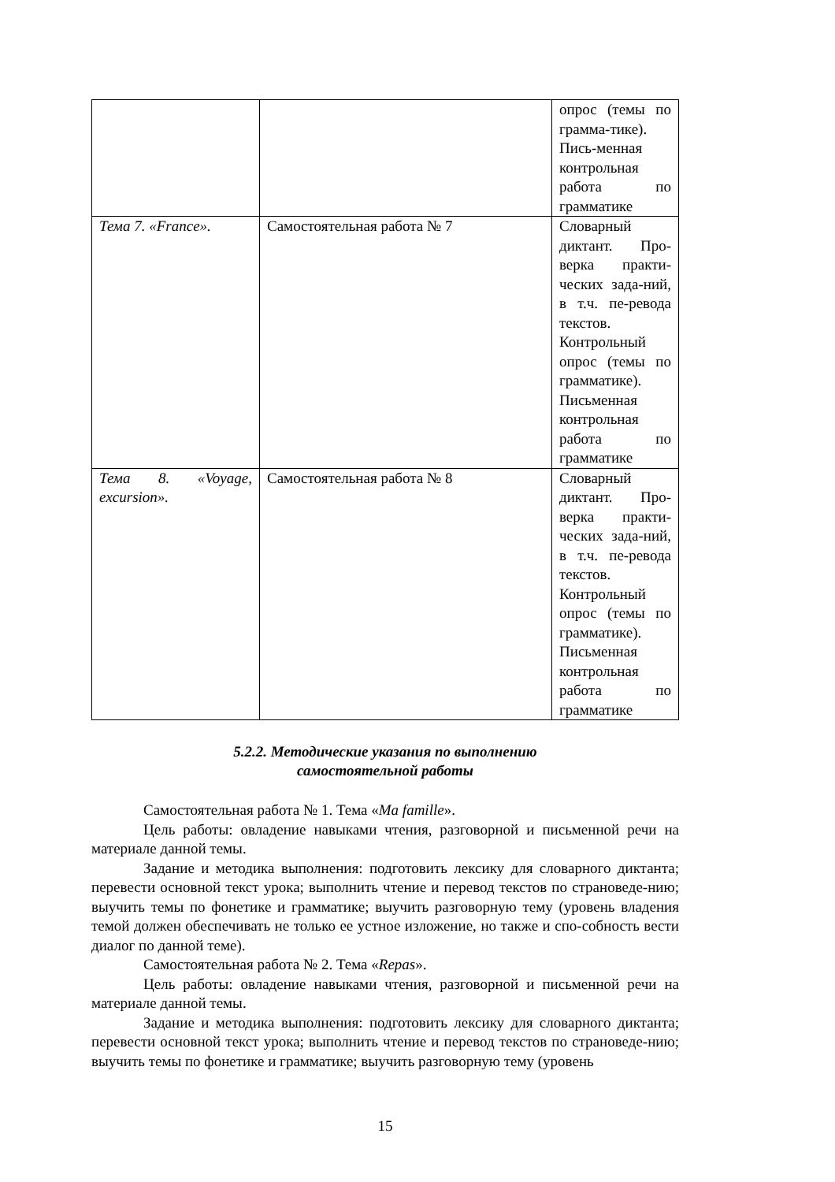| | | опрос (темы по грамма-тике). Пись-менная контрольная работа по грамматике |
| Тема 7. «France». | Самостоятельная работа № 7 | Словарный диктант. Про-верка практи-ческих зада-ний, в т.ч. пе-ревода текстов. Контрольный опрос (темы по грамматике). Письменная контрольная работа по грамматике |
| Тема 8. «Voyage, excursion». | Самостоятельная работа № 8 | Словарный диктант. Про-верка практи-ческих зада-ний, в т.ч. пе-ревода текстов. Контрольный опрос (темы по грамматике). Письменная контрольная работа по грамматике |
5.2.2. Методические указания по выполнению
самостоятельной работы
Самостоятельная работа № 1. Тема «Ma famille».
Цель работы: овладение навыками чтения, разговорной и письменной речи на материале данной темы.
Задание и методика выполнения: подготовить лексику для словарного диктанта; перевести основной текст урока; выполнить чтение и перевод текстов по страноведе-нию; выучить темы по фонетике и грамматике; выучить разговорную тему (уровень владения темой должен обеспечивать не только ее устное изложение, но также и спо-собность вести диалог по данной теме).
Самостоятельная работа № 2. Тема «Repas».
Цель работы: овладение навыками чтения, разговорной и письменной речи на материале данной темы.
Задание и методика выполнения: подготовить лексику для словарного диктанта; перевести основной текст урока; выполнить чтение и перевод текстов по страноведе-нию; выучить темы по фонетике и грамматике; выучить разговорную тему (уровень
15